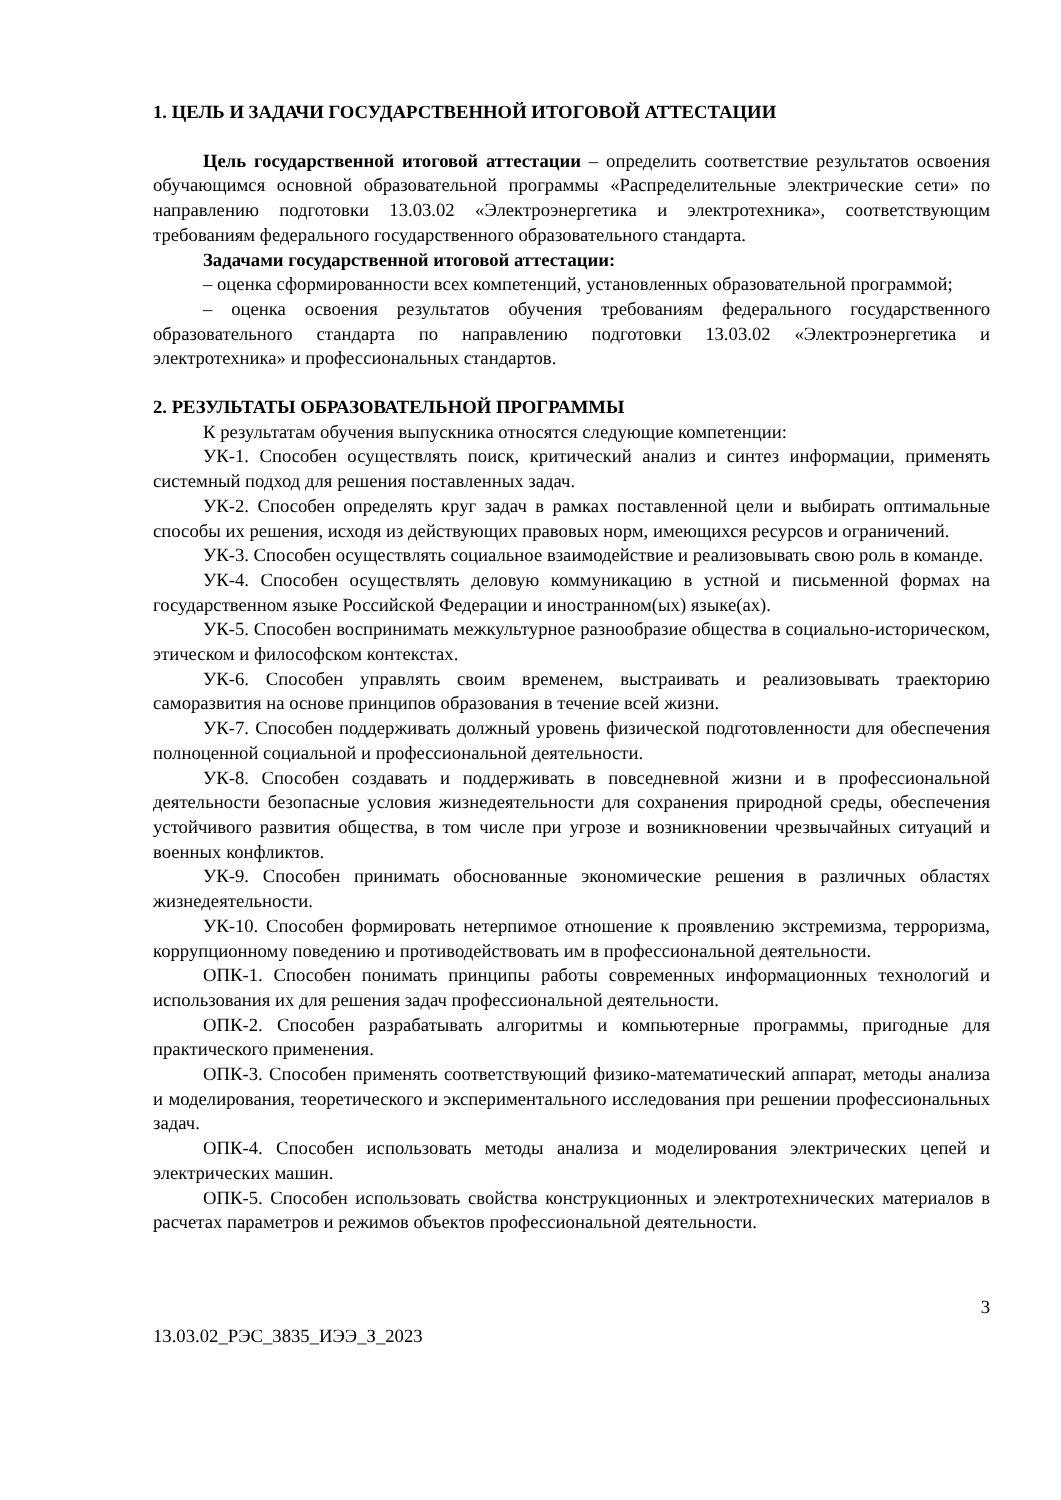1. ЦЕЛЬ И ЗАДАЧИ ГОСУДАРСТВЕННОЙ ИТОГОВОЙ АТТЕСТАЦИИ
Цель государственной итоговой аттестации – определить соответствие результатов освоения обучающимся основной образовательной программы «Распределительные электрические сети» по направлению подготовки 13.03.02 «Электроэнергетика и электротехника», соответствующим требованиям федерального государственного образовательного стандарта.
Задачами государственной итоговой аттестации:
– оценка сформированности всех компетенций, установленных образовательной программой;
– оценка освоения результатов обучения требованиям федерального государственного образовательного стандарта по направлению подготовки 13.03.02 «Электроэнергетика и электротехника» и профессиональных стандартов.
2. РЕЗУЛЬТАТЫ ОБРАЗОВАТЕЛЬНОЙ ПРОГРАММЫ
К результатам обучения выпускника относятся следующие компетенции:
УК-1. Способен осуществлять поиск, критический анализ и синтез информации, применять системный подход для решения поставленных задач.
УК-2. Способен определять круг задач в рамках поставленной цели и выбирать оптимальные способы их решения, исходя из действующих правовых норм, имеющихся ресурсов и ограничений.
УК-3. Способен осуществлять социальное взаимодействие и реализовывать свою роль в команде.
УК-4. Способен осуществлять деловую коммуникацию в устной и письменной формах на государственном языке Российской Федерации и иностранном(ых) языке(ах).
УК-5. Способен воспринимать межкультурное разнообразие общества в социально-историческом, этическом и философском контекстах.
УК-6. Способен управлять своим временем, выстраивать и реализовывать траекторию саморазвития на основе принципов образования в течение всей жизни.
УК-7. Способен поддерживать должный уровень физической подготовленности для обеспечения полноценной социальной и профессиональной деятельности.
УК-8. Способен создавать и поддерживать в повседневной жизни и в профессиональной деятельности безопасные условия жизнедеятельности для сохранения природной среды, обеспечения устойчивого развития общества, в том числе при угрозе и возникновении чрезвычайных ситуаций и военных конфликтов.
УК-9. Способен принимать обоснованные экономические решения в различных областях жизнедеятельности.
УК-10. Способен формировать нетерпимое отношение к проявлению экстремизма, терроризма, коррупционному поведению и противодействовать им в профессиональной деятельности.
ОПК-1. Способен понимать принципы работы современных информационных технологий и использования их для решения задач профессиональной деятельности.
ОПК-2. Способен разрабатывать алгоритмы и компьютерные программы, пригодные для практического применения.
ОПК-3. Способен применять соответствующий физико-математический аппарат, методы анализа и моделирования, теоретического и экспериментального исследования при решении профессиональных задач.
ОПК-4. Способен использовать методы анализа и моделирования электрических цепей и электрических машин.
ОПК-5. Способен использовать свойства конструкционных и электротехнических материалов в расчетах параметров и режимов объектов профессиональной деятельности.
3
13.03.02_РЭС_3835_ИЭЭ_З_2023